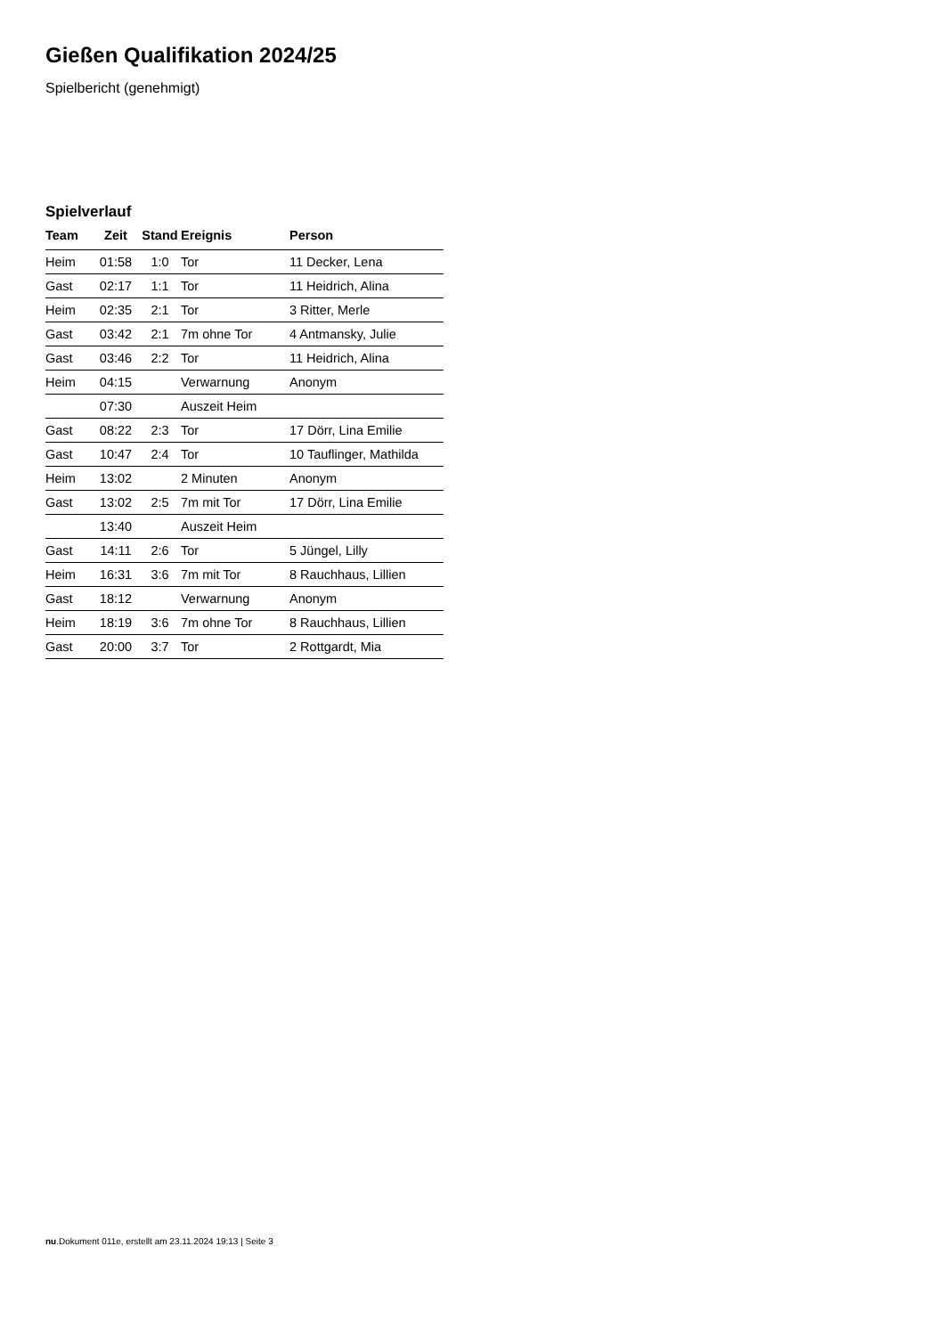Gießen Qualifikation 2024/25
Spielbericht (genehmigt)
Spielverlauf
| Team | Zeit | Stand | Ereignis | Person |
| --- | --- | --- | --- | --- |
| Heim | 01:58 | 1:0 | Tor | 11 Decker, Lena |
| Gast | 02:17 | 1:1 | Tor | 11 Heidrich, Alina |
| Heim | 02:35 | 2:1 | Tor | 3 Ritter, Merle |
| Gast | 03:42 | 2:1 | 7m ohne Tor | 4 Antmansky, Julie |
| Gast | 03:46 | 2:2 | Tor | 11 Heidrich, Alina |
| Heim | 04:15 | | Verwarnung | Anonym |
| | 07:30 | | Auszeit Heim | |
| Gast | 08:22 | 2:3 | Tor | 17 Dörr, Lina Emilie |
| Gast | 10:47 | 2:4 | Tor | 10 Tauflinger, Mathilda |
| Heim | 13:02 | | 2 Minuten | Anonym |
| Gast | 13:02 | 2:5 | 7m mit Tor | 17 Dörr, Lina Emilie |
| | 13:40 | | Auszeit Heim | |
| Gast | 14:11 | 2:6 | Tor | 5 Jüngel, Lilly |
| Heim | 16:31 | 3:6 | 7m mit Tor | 8 Rauchhaus, Lillien |
| Gast | 18:12 | | Verwarnung | Anonym |
| Heim | 18:19 | 3:6 | 7m ohne Tor | 8 Rauchhaus, Lillien |
| Gast | 20:00 | 3:7 | Tor | 2 Rottgardt, Mia |
nu.Dokument 011e, erstellt am 23.11.2024 19:13 | Seite 3